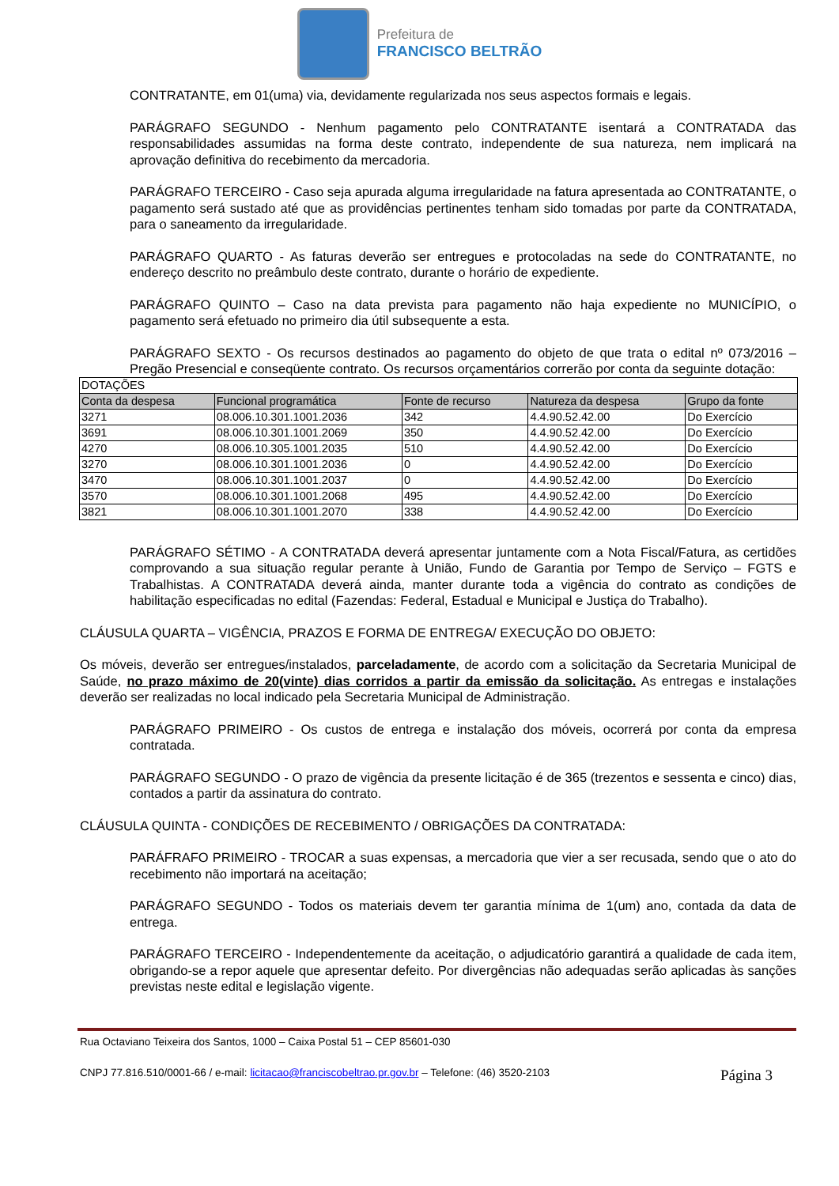Prefeitura de
FRANCISCO BELTRÃO
CONTRATANTE, em 01(uma) via, devidamente regularizada nos seus aspectos formais e legais.
PARÁGRAFO SEGUNDO - Nenhum pagamento pelo CONTRATANTE isentará a CONTRATADA das responsabilidades assumidas na forma deste contrato, independente de sua natureza, nem implicará na aprovação definitiva do recebimento da mercadoria.
PARÁGRAFO TERCEIRO - Caso seja apurada alguma irregularidade na fatura apresentada ao CONTRATANTE, o pagamento será sustado até que as providências pertinentes tenham sido tomadas por parte da CONTRATADA, para o saneamento da irregularidade.
PARÁGRAFO QUARTO - As faturas deverão ser entregues e protocoladas na sede do CONTRATANTE, no endereço descrito no preâmbulo deste contrato, durante o horário de expediente.
PARÁGRAFO QUINTO – Caso na data prevista para pagamento não haja expediente no MUNICÍPIO, o pagamento será efetuado no primeiro dia útil subsequente a esta.
PARÁGRAFO SEXTO - Os recursos destinados ao pagamento do objeto de que trata o edital nº 073/2016 – Pregão Presencial e conseqüente contrato. Os recursos orçamentários correrão por conta da seguinte dotação:
| DOTAÇÕES | | | | |
| --- | --- | --- | --- | --- |
| Conta da despesa | Funcional programática | Fonte de recurso | Natureza da despesa | Grupo da fonte |
| 3271 | 08.006.10.301.1001.2036 | 342 | 4.4.90.52.42.00 | Do Exercício |
| 3691 | 08.006.10.301.1001.2069 | 350 | 4.4.90.52.42.00 | Do Exercício |
| 4270 | 08.006.10.305.1001.2035 | 510 | 4.4.90.52.42.00 | Do Exercício |
| 3270 | 08.006.10.301.1001.2036 | 0 | 4.4.90.52.42.00 | Do Exercício |
| 3470 | 08.006.10.301.1001.2037 | 0 | 4.4.90.52.42.00 | Do Exercício |
| 3570 | 08.006.10.301.1001.2068 | 495 | 4.4.90.52.42.00 | Do Exercício |
| 3821 | 08.006.10.301.1001.2070 | 338 | 4.4.90.52.42.00 | Do Exercício |
PARÁGRAFO SÉTIMO - A CONTRATADA deverá apresentar juntamente com a Nota Fiscal/Fatura, as certidões comprovando a sua situação regular perante à União, Fundo de Garantia por Tempo de Serviço – FGTS e Trabalhistas. A CONTRATADA deverá ainda, manter durante toda a vigência do contrato as condições de habilitação especificadas no edital (Fazendas: Federal, Estadual e Municipal e Justiça do Trabalho).
CLÁUSULA QUARTA – VIGÊNCIA, PRAZOS E FORMA DE ENTREGA/ EXECUÇÃO DO OBJETO:
Os móveis, deverão ser entregues/instalados, parceladamente, de acordo com a solicitação da Secretaria Municipal de Saúde, no prazo máximo de 20(vinte) dias corridos a partir da emissão da solicitação. As entregas e instalações deverão ser realizadas no local indicado pela Secretaria Municipal de Administração.
PARÁGRAFO PRIMEIRO - Os custos de entrega e instalação dos móveis, ocorrerá por conta da empresa contratada.
PARÁGRAFO SEGUNDO - O prazo de vigência da presente licitação é de 365 (trezentos e sessenta e cinco) dias, contados a partir da assinatura do contrato.
CLÁUSULA QUINTA - CONDIÇÕES DE RECEBIMENTO / OBRIGAÇÕES DA CONTRATADA:
PARÁFRAFO PRIMEIRO - TROCAR a suas expensas, a mercadoria que vier a ser recusada, sendo que o ato do recebimento não importará na aceitação;
PARÁGRAFO SEGUNDO - Todos os materiais devem ter garantia mínima de 1(um) ano, contada da data de entrega.
PARÁGRAFO TERCEIRO - Independentemente da aceitação, o adjudicatório garantirá a qualidade de cada item, obrigando-se a repor aquele que apresentar defeito. Por divergências não adequadas serão aplicadas às sanções previstas neste edital e legislação vigente.
Rua Octaviano Teixeira dos Santos, 1000 – Caixa Postal 51 – CEP 85601-030
CNPJ 77.816.510/0001-66 / e-mail: licitacao@franciscobeltrao.pr.gov.br – Telefone: (46) 3520-2103 Página 3